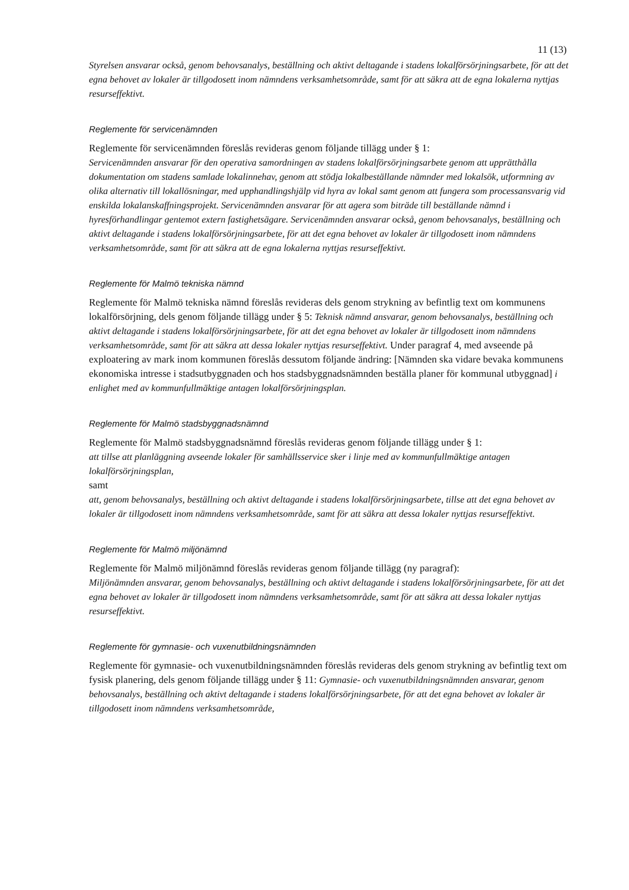11 (13)
Styrelsen ansvarar också, genom behovsanalys, beställning och aktivt deltagande i stadens lokalförsörjningsarbete, för att det egna behovet av lokaler är tillgodosett inom nämndens verksamhetsområde, samt för att säkra att de egna lokalerna nyttjas resurseffektivt.
Reglemente för servicenämnden
Reglemente för servicenämnden föreslås revideras genom följande tillägg under § 1:
Servicenämnden ansvarar för den operativa samordningen av stadens lokalförsörjningsarbete genom att upprätthålla dokumentation om stadens samlade lokalinnehav, genom att stödja lokalbeställande nämnder med lokalsök, utformning av olika alternativ till lokallösningar, med upphandlingshjälp vid hyra av lokal samt genom att fungera som processansvarig vid enskilda lokalanskaffningsprojekt. Servicenämnden ansvarar för att agera som biträde till beställande nämnd i hyresförhandlingar gentemot extern fastighetsägare. Servicenämnden ansvarar också, genom behovsanalys, beställning och aktivt deltagande i stadens lokalförsörjningsarbete, för att det egna behovet av lokaler är tillgodosett inom nämndens verksamhetsområde, samt för att säkra att de egna lokalerna nyttjas resurseffektivt.
Reglemente för Malmö tekniska nämnd
Reglemente för Malmö tekniska nämnd föreslås revideras dels genom strykning av befintlig text om kommunens lokalförsörjning, dels genom följande tillägg under § 5: Teknisk nämnd ansvarar, genom behovsanalys, beställning och aktivt deltagande i stadens lokalförsörjningsarbete, för att det egna behovet av lokaler är tillgodosett inom nämndens verksamhetsområde, samt för att säkra att dessa lokaler nyttjas resurseffektivt. Under paragraf 4, med avseende på exploatering av mark inom kommunen föreslås dessutom följande ändring: [Nämnden ska vidare bevaka kommunens ekonomiska intresse i stadsutbyggnaden och hos stadsbyggnadsnämnden beställa planer för kommunal utbyggnad] i enlighet med av kommunfullmäktige antagen lokalförsörjningsplan.
Reglemente för Malmö stadsbyggnadsnämnd
Reglemente för Malmö stadsbyggnadsnämnd föreslås revideras genom följande tillägg under § 1:
att tillse att planläggning avseende lokaler för samhällsservice sker i linje med av kommunfullmäktige antagen lokalförsörjningsplan,
samt
att, genom behovsanalys, beställning och aktivt deltagande i stadens lokalförsörjningsarbete, tillse att det egna behovet av lokaler är tillgodosett inom nämndens verksamhetsområde, samt för att säkra att dessa lokaler nyttjas resurseffektivt.
Reglemente för Malmö miljönämnd
Reglemente för Malmö miljönämnd föreslås revideras genom följande tillägg (ny paragraf):
Miljönämnden ansvarar, genom behovsanalys, beställning och aktivt deltagande i stadens lokalförsörjningsarbete, för att det egna behovet av lokaler är tillgodosett inom nämndens verksamhetsområde, samt för att säkra att dessa lokaler nyttjas resurseffektivt.
Reglemente för gymnasie- och vuxenutbildningsnämnden
Reglemente för gymnasie- och vuxenutbildningsnämnden föreslås revideras dels genom strykning av befintlig text om fysisk planering, dels genom följande tillägg under § 11: Gymnasie- och vuxenutbildningsnämnden ansvarar, genom behovsanalys, beställning och aktivt deltagande i stadens lokalförsörjningsarbete, för att det egna behovet av lokaler är tillgodosett inom nämndens verksamhetsområde,